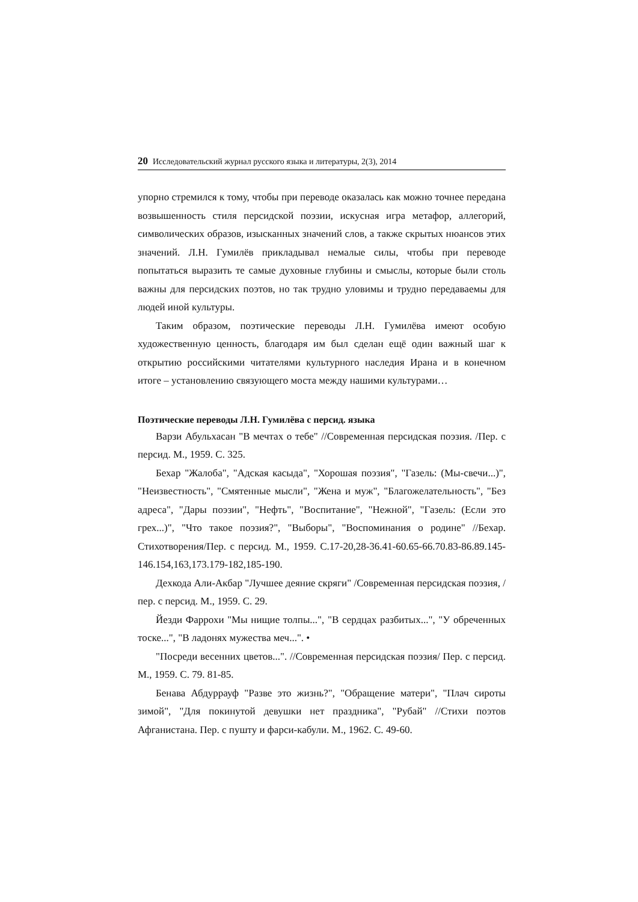20 Исследовательский журнал русского языка и литературы, 2(3), 2014
упорно стремился к тому, чтобы при переводе оказалась как можно точнее передана возвышенность стиля персидской поэзии, искусная игра метафор, аллегорий, символических образов, изысканных значений слов, а также скрытых нюансов этих значений. Л.Н. Гумилёв прикладывал немалые силы, чтобы при переводе попытаться выразить те самые духовные глубины и смыслы, которые были столь важны для персидских поэтов, но так трудно уловимы и трудно передаваемы для людей иной культуры.
Таким образом, поэтические переводы Л.Н. Гумилёва имеют особую художественную ценность, благодаря им был сделан ещё один важный шаг к открытию российскими читателями культурного наследия Ирана и в конечном итоге – установлению связующего моста между нашими культурами…
Поэтические переводы Л.Н. Гумилёва с персид. языка
Варзи Абульхасан "В мечтах о тебе" //Современная персидская поэзия. /Пер. с персид. М., 1959. С. 325.
Бехар "Жалоба", "Адская касыда", "Хорошая поэзия", "Газель: (Мы-свечи...)", "Неизвестность", "Смятенные мысли", "Жена и муж", "Благожелательность", "Без адреса", "Дары поэзии", "Нефть", "Воспитание", "Нежной", "Газель: (Если это грех...)", "Что такое поэзия?", "Выборы", "Воспоминания о родине" //Бехар. Стихотворения/Пер. с персид. М., 1959. С.17-20,28-36.41-60.65-66.70.83-86.89.145-146.154,163,173.179-182,185-190.
Дехкода Али-Акбар "Лучшее деяние скряги" /Современная персидская поэзия, /пер. с персид. М., 1959. С. 29.
Йезди Фаррохи "Мы нищие толпы...", "В сердцах разбитых...", "У обреченных тоске...", "В ладонях мужества меч...". •
"Посреди весенних цветов...". //Современная персидская поэзия/ Пер. с персид. М., 1959. С. 79. 81-85.
Бенава Абдуррауф "Разве это жизнь?", "Обращение матери", "Плач сироты зимой", "Для покинутой девушки нет праздника", "Рубай" //Стихи поэтов Афганистана. Пер. с пушту и фарси-кабули. М., 1962. С. 49-60.